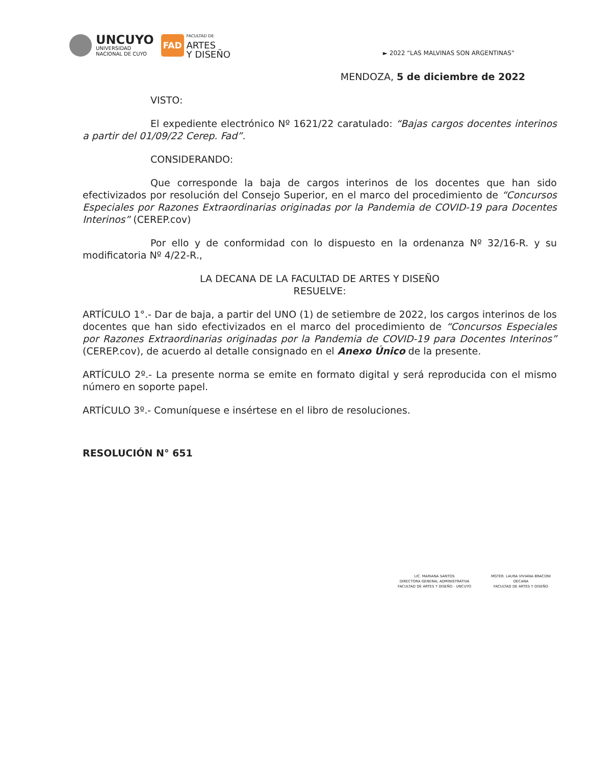UNCUYO
UNIVERSIDAD
NACIONAL DE CUYO
FAD
FACULTAD DE
ARTES
Y DISEÑO
► 2022 “LAS MALVINAS SON ARGENTINAS”
MENDOZA, 5 de diciembre de 2022
VISTO:
El expediente electrónico Nº 1621/22 caratulado: “Bajas cargos docentes interinos a partir del 01/09/22 Cerep. Fad”.
CONSIDERANDO:
Que corresponde la baja de cargos interinos de los docentes que han sido efectivizados por resolución del Consejo Superior, en el marco del procedimiento de “Concursos Especiales por Razones Extraordinarias originadas por la Pandemia de COVID-19 para Docentes Interinos” (CEREP.cov)
Por ello y de conformidad con lo dispuesto en la ordenanza Nº 32/16-R. y su modificatoria Nº 4/22-R.,
LA DECANA DE LA FACULTAD DE ARTES Y DISEÑO
RESUELVE:
ARTÍCULO 1°.- Dar de baja, a partir del UNO (1) de setiembre de 2022, los cargos interinos de los docentes que han sido efectivizados en el marco del procedimiento de “Concursos Especiales por Razones Extraordinarias originadas por la Pandemia de COVID-19 para Docentes Interinos” (CEREP.cov), de acuerdo al detalle consignado en el Anexo Único de la presente.
ARTÍCULO 2º.- La presente norma se emite en formato digital y será reproducida con el mismo número en soporte papel.
ARTÍCULO 3º.- Comuníquese e insértese en el libro de resoluciones.
RESOLUCIÓN N° 651
LIC. MARIANA SANTOS
DIRECTORA GENERAL ADMINISTRATIVA
FACULTAD DE ARTES Y DISEÑO - UNCUYO
MGTER. LAURA VIVIANA BRACONI
DECANA
FACULTAD DE ARTES Y DISEÑO